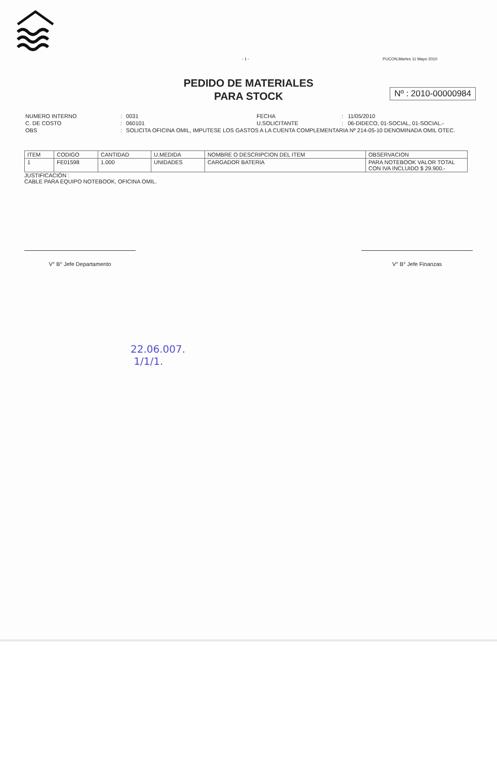- 1 - PUCON,Martes 11 Mayo 2010
PEDIDO DE MATERIALES
PARA STOCK
Nº : 2010-00000984
| NUMERO INTERNO | : | 0031 | FECHA | : | 11/05/2010 |
| C. DE COSTO | : | 060101 | U.SOLICITANTE | : | 06-DIDECO, 01-SOCIAL, 01-SOCIAL.- |
| OBS | : | SOLICITA OFICINA OMIL, IMPUTESE LOS GASTOS A LA CUENTA COMPLEMENTARIA Nº 214-05-10 DENOMINADA OMIL OTEC. | | | |
| ITEM | CODIGO | CANTIDAD | U.MEDIDA | NOMBRE O DESCRIPCION DEL ITEM | OBSERVACION |
| --- | --- | --- | --- | --- | --- |
| 1 | FE01598 | 1.000 | UNIDADES | CARGADOR BATERIA | PARA NOTEBOOK VALOR TOTAL CON IVA INCLUIDO $ 29.900.- |
JUSTIFICACIÓN :
CABLE PARA EQUIPO NOTEBOOK, OFICINA OMIL.
V° B° Jefe Departamento V° B° Jefe Finanzas
22.06.007.
1/1/1.